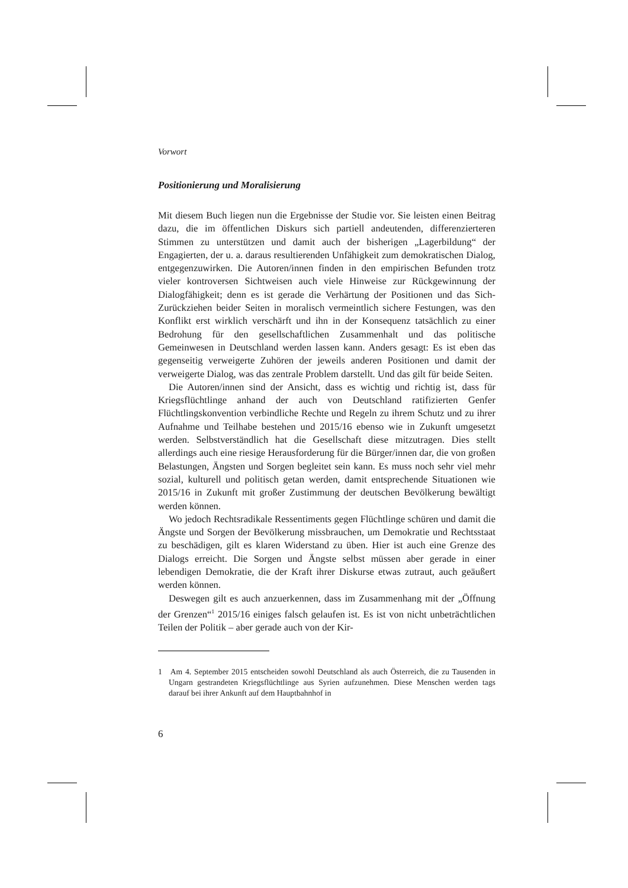Vorwort
Positionierung und Moralisierung
Mit diesem Buch liegen nun die Ergebnisse der Studie vor. Sie leisten einen Beitrag dazu, die im öffentlichen Diskurs sich partiell andeutenden, differenzierteren Stimmen zu unterstützen und damit auch der bisherigen „Lagerbildung“ der Engagierten, der u. a. daraus resultierenden Unfähigkeit zum demokratischen Dialog, entgegenzuwirken. Die Autoren/innen finden in den empirischen Befunden trotz vieler kontroversen Sichtweisen auch viele Hinweise zur Rückgewinnung der Dialogfähigkeit; denn es ist gerade die Verhärtung der Positionen und das Sich-Zurückziehen beider Seiten in moralisch vermeintlich sichere Festungen, was den Konflikt erst wirklich verschärft und ihn in der Konsequenz tatsächlich zu einer Bedrohung für den gesellschaftlichen Zusammenhalt und das politische Gemeinwesen in Deutschland werden lassen kann. Anders gesagt: Es ist eben das gegenseitig verweigerte Zuhören der jeweils anderen Positionen und damit der verweigerte Dialog, was das zentrale Problem darstellt. Und das gilt für beide Seiten.
Die Autoren/innen sind der Ansicht, dass es wichtig und richtig ist, dass für Kriegsflüchtlinge anhand der auch von Deutschland ratifizierten Genfer Flüchtlingskonvention verbindliche Rechte und Regeln zu ihrem Schutz und zu ihrer Aufnahme und Teilhabe bestehen und 2015/16 ebenso wie in Zukunft umgesetzt werden. Selbstverständlich hat die Gesellschaft diese mitzutragen. Dies stellt allerdings auch eine riesige Herausforderung für die Bürger/innen dar, die von großen Belastungen, Ängsten und Sorgen begleitet sein kann. Es muss noch sehr viel mehr sozial, kulturell und politisch getan werden, damit entsprechende Situationen wie 2015/16 in Zukunft mit großer Zustimmung der deutschen Bevölkerung bewältigt werden können.
Wo jedoch Rechtsradikale Ressentiments gegen Flüchtlinge schüren und damit die Ängste und Sorgen der Bevölkerung missbrauchen, um Demokratie und Rechtsstaat zu beschädigen, gilt es klaren Widerstand zu üben. Hier ist auch eine Grenze des Dialogs erreicht. Die Sorgen und Ängste selbst müssen aber gerade in einer lebendigen Demokratie, die der Kraft ihrer Diskurse etwas zutraut, auch geäußert werden können.
Deswegen gilt es auch anzuerkennen, dass im Zusammenhang mit der „Öffnung der Grenzen“<sup>1</sup> 2015/16 einiges falsch gelaufen ist. Es ist von nicht unbeträchtlichen Teilen der Politik – aber gerade auch von der Kir-
1 Am 4. September 2015 entscheiden sowohl Deutschland als auch Österreich, die zu Tausenden in Ungarn gestrandeten Kriegsflüchtlinge aus Syrien aufzunehmen. Diese Menschen werden tags darauf bei ihrer Ankunft auf dem Hauptbahnhof in
6